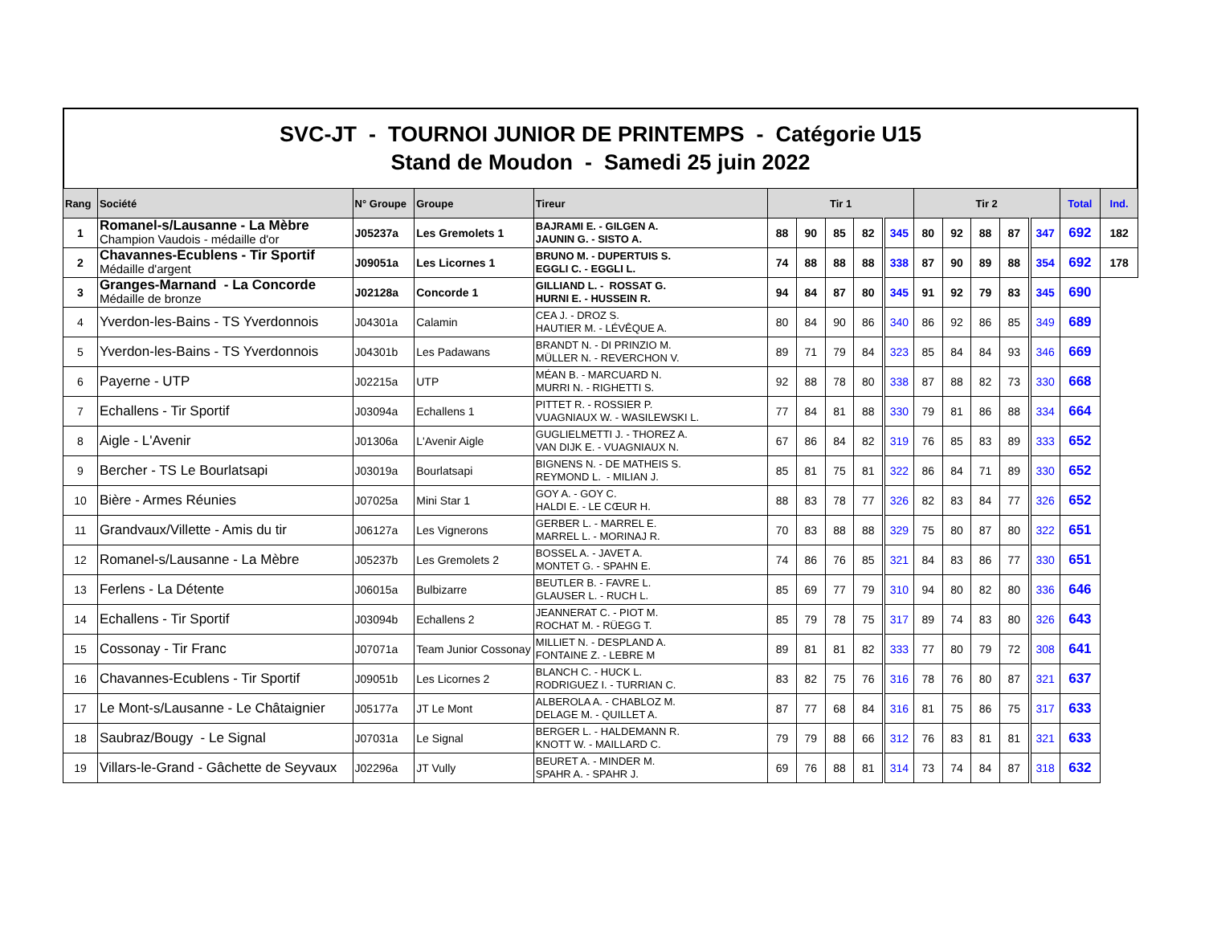SVC-JT - TOURNOI JUNIOR DE PRINTEMPS - Catégorie U15
Stand de Moudon - Samedi 25 juin 2022
| Rang | Société | N° Groupe | Groupe | Tireur | Tir 1 | | | | | Tir 2 | | | | | Total | Ind. |
| --- | --- | --- | --- | --- | --- | --- | --- | --- | --- | --- | --- | --- | --- | --- | --- | --- |
| 1 | Romanel-s/Lausanne - La Mèbre Champion Vaudois - médaille d'or | J05237a | Les Gremolets 1 | BAJRAMI E. - GILGEN A. JAUNIN G. - SISTO A. | 88 | 90 | 85 | 82 | 345 | 80 | 92 | 88 | 87 | 347 | 692 | 182 |
| 2 | Chavannes-Ecublens - Tir Sportif Médaille d'argent | J09051a | Les Licornes 1 | BRUNO M. - DUPERTUIS S. EGGLI C. - EGGLI L. | 74 | 88 | 88 | 88 | 338 | 87 | 90 | 89 | 88 | 354 | 692 | 178 |
| 3 | Granges-Marnand - La Concorde Médaille de bronze | J02128a | Concorde 1 | GILLIAND L. - ROSSAT G. HURNI E. - HUSSEIN R. | 94 | 84 | 87 | 80 | 345 | 91 | 92 | 79 | 83 | 345 | 690 | |
| 4 | Yverdon-les-Bains - TS Yverdonnois | J04301a | Calamin | CEA J. - DROZ S. HAUTIER M. - LÉVÊQUE A. | 80 | 84 | 90 | 86 | 340 | 86 | 92 | 86 | 85 | 349 | 689 | |
| 5 | Yverdon-les-Bains - TS Yverdonnois | J04301b | Les Padawans | BRANDT N. - DI PRINZIO M. MÜLLER N. - REVERCHON V. | 89 | 71 | 79 | 84 | 323 | 85 | 84 | 84 | 93 | 346 | 669 | |
| 6 | Payerne - UTP | J02215a | UTP | MÉAN B. - MARCUARD N. MURRI N. - RIGHETTI S. | 92 | 88 | 78 | 80 | 338 | 87 | 88 | 82 | 73 | 330 | 668 | |
| 7 | Echallens - Tir Sportif | J03094a | Echallens 1 | PITTET R. - ROSSIER P. VUAGNIAUX W. - WASILEWSKI L. | 77 | 84 | 81 | 88 | 330 | 79 | 81 | 86 | 88 | 334 | 664 | |
| 8 | Aigle - L'Avenir | J01306a | L'Avenir Aigle | GUGLIELMETTI J. - THOREZ A. VAN DIJK E. - VUAGNIAUX N. | 67 | 86 | 84 | 82 | 319 | 76 | 85 | 83 | 89 | 333 | 652 | |
| 9 | Bercher - TS Le Bourlatsapi | J03019a | Bourlatsapi | BIGNENS N. - DE MATHEIS S. REYMOND L. - MILIAN J. | 85 | 81 | 75 | 81 | 322 | 86 | 84 | 71 | 89 | 330 | 652 | |
| 10 | Bière - Armes Réunies | J07025a | Mini Star 1 | GOY A. - GOY C. HALDI E. - LE CŒUR H. | 88 | 83 | 78 | 77 | 326 | 82 | 83 | 84 | 77 | 326 | 652 | |
| 11 | Grandvaux/Villette - Amis du tir | J06127a | Les Vignerons | GERBER L. - MARREL E. MARREL L. - MORINAJ R. | 70 | 83 | 88 | 88 | 329 | 75 | 80 | 87 | 80 | 322 | 651 | |
| 12 | Romanel-s/Lausanne - La Mèbre | J05237b | Les Gremolets 2 | BOSSEL A. - JAVET A. MONTET G. - SPAHN E. | 74 | 86 | 76 | 85 | 321 | 84 | 83 | 86 | 77 | 330 | 651 | |
| 13 | Ferlens - La Détente | J06015a | Bulbizarre | BEUTLER B. - FAVRE L. GLAUSER L. - RUCH L. | 85 | 69 | 77 | 79 | 310 | 94 | 80 | 82 | 80 | 336 | 646 | |
| 14 | Echallens - Tir Sportif | J03094b | Echallens 2 | JEANNERAT C. - PIOT M. ROCHAT M. - RÜEGG T. | 85 | 79 | 78 | 75 | 317 | 89 | 74 | 83 | 80 | 326 | 643 | |
| 15 | Cossonay - Tir Franc | J07071a | Team Junior Cossonay | MILLIET N. - DESPLAND A. FONTAINE Z. - LEBRE M | 89 | 81 | 81 | 82 | 333 | 77 | 80 | 79 | 72 | 308 | 641 | |
| 16 | Chavannes-Ecublens - Tir Sportif | J09051b | Les Licornes 2 | BLANCH C. - HUCK L. RODRIGUEZ I. - TURRIAN C. | 83 | 82 | 75 | 76 | 316 | 78 | 76 | 80 | 87 | 321 | 637 | |
| 17 | Le Mont-s/Lausanne - Le Châtaignier | J05177a | JT Le Mont | ALBEROLA A. - CHABLOZ M. DELAGE M. - QUILLET A. | 87 | 77 | 68 | 84 | 316 | 81 | 75 | 86 | 75 | 317 | 633 | |
| 18 | Saubraz/Bougy - Le Signal | J07031a | Le Signal | BERGER L. - HALDEMANN R. KNOTT W. - MAILLARD C. | 79 | 79 | 88 | 66 | 312 | 76 | 83 | 81 | 81 | 321 | 633 | |
| 19 | Villars-le-Grand - Gâchette de Seyvaux | J02296a | JT Vully | BEURET A. - MINDER M. SPAHR A. - SPAHR J. | 69 | 76 | 88 | 81 | 314 | 73 | 74 | 84 | 87 | 318 | 632 | |